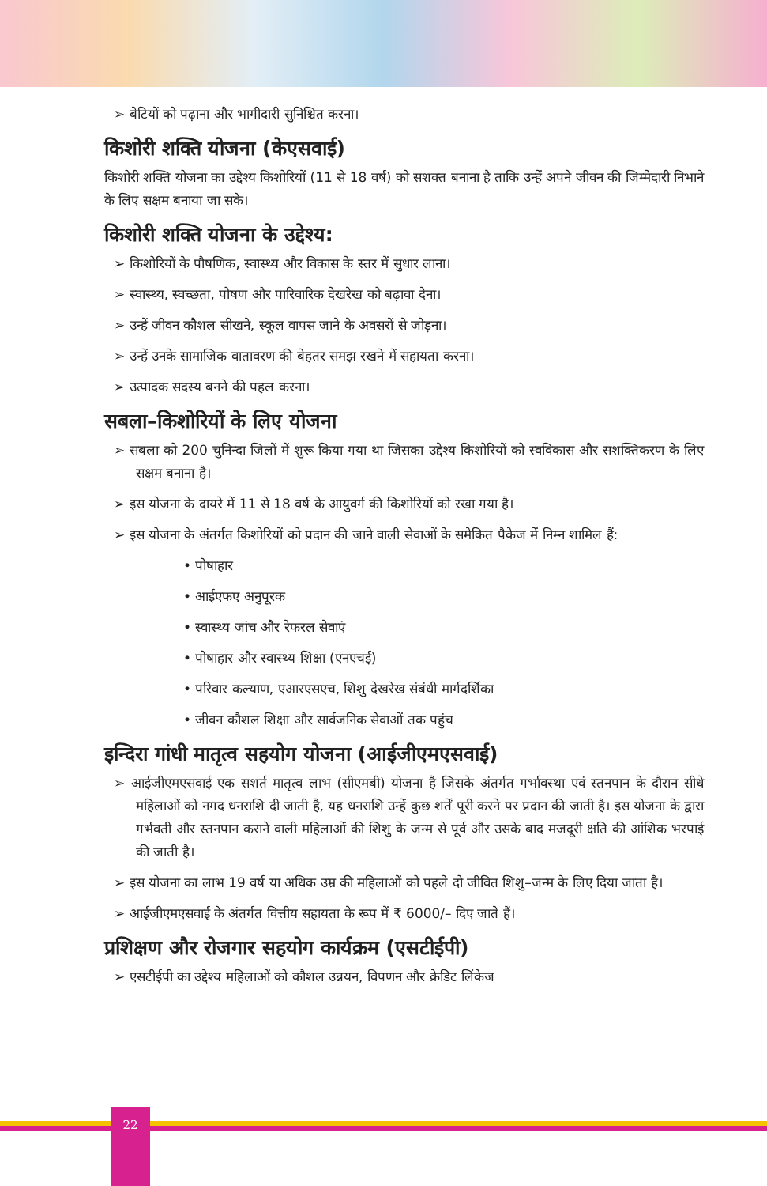➢ बेटियों को पढ़ाना और भागीदारी सुनिश्चित करना।
किशोरी शक्ति योजना (केएसवाई)
किशोरी शक्ति योजना का उद्देश्य किशोरियों (11 से 18 वर्ष) को सशक्त बनाना है ताकि उन्हें अपने जीवन की जिम्मेदारी निभाने के लिए सक्षम बनाया जा सके।
किशोरी शक्ति योजना के उद्देश्य:
➢ किशोरियों के पौषणिक, स्वास्थ्य और विकास के स्तर में सुधार लाना।
➢ स्वास्थ्य, स्वच्छता, पोषण और पारिवारिक देखरेख को बढ़ावा देना।
➢ उन्हें जीवन कौशल सीखने, स्कूल वापस जाने के अवसरों से जोड़ना।
➢ उन्हें उनके सामाजिक वातावरण की बेहतर समझ रखने में सहायता करना।
➢ उत्पादक सदस्य बनने की पहल करना।
सबला–किशोरियों के लिए योजना
➢ सबला को 200 चुनिन्दा जिलों में शुरू किया गया था जिसका उद्देश्य किशोरियों को स्वविकास और सशक्तिकरण के लिए सक्षम बनाना है।
➢ इस योजना के दायरे में 11 से 18 वर्ष के आयुवर्ग की किशोरियों को रखा गया है।
➢ इस योजना के अंतर्गत किशोरियों को प्रदान की जाने वाली सेवाओं के समेकित पैकेज में निम्न शामिल हैं:
• पोषाहार
• आईएफए अनुपूरक
• स्वास्थ्य जांच और रेफरल सेवाएं
• पोषाहार और स्वास्थ्य शिक्षा (एनएचई)
• परिवार कल्याण, एआरएसएच, शिशु देखरेख संबंधी मार्गदर्शिका
• जीवन कौशल शिक्षा और सार्वजनिक सेवाओं तक पहुंच
इन्दिरा गांधी मातृत्व सहयोग योजना (आईजीएमएसवाई)
➢ आईजीएमएसवाई एक सशर्त मातृत्व लाभ (सीएमबी) योजना है जिसके अंतर्गत गर्भावस्था एवं स्तनपान के दौरान सीधे महिलाओं को नगद धनराशि दी जाती है, यह धनराशि उन्हें कुछ शर्तें पूरी करने पर प्रदान की जाती है। इस योजना के द्वारा गर्भवती और स्तनपान कराने वाली महिलाओं की शिशु के जन्म से पूर्व और उसके बाद मजदूरी क्षति की आंशिक भरपाई की जाती है।
➢ इस योजना का लाभ 19 वर्ष या अधिक उम्र की महिलाओं को पहले दो जीवित शिशु–जन्म के लिए दिया जाता है।
➢ आईजीएमएसवाई के अंतर्गत वित्तीय सहायता के रूप में ₹ 6000/– दिए जाते हैं।
प्रशिक्षण और रोजगार सहयोग कार्यक्रम (एसटीईपी)
➢ एसटीईपी का उद्देश्य महिलाओं को कौशल उन्नयन, विपणन और क्रेडिट लिंकेज
22